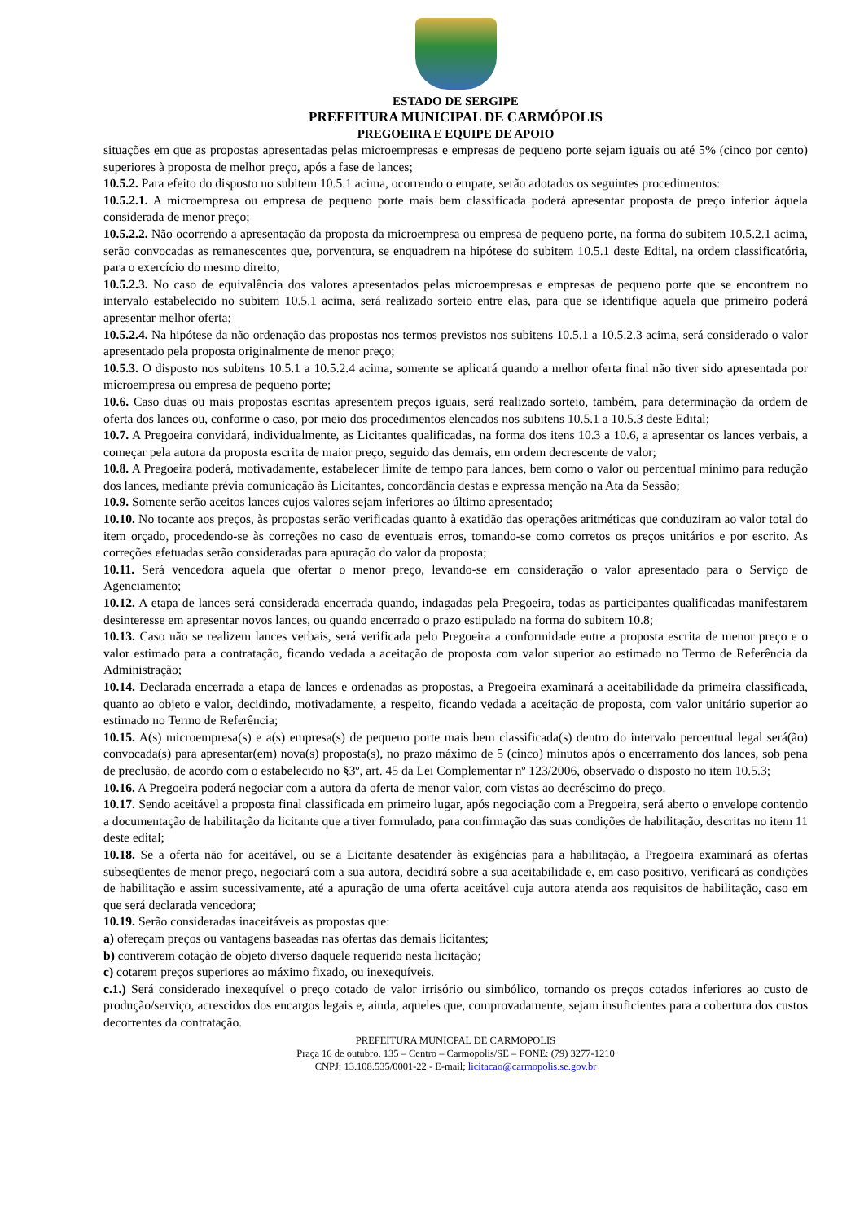ESTADO DE SERGIPE
PREFEITURA MUNICIPAL DE CARMÓPOLIS
PREGOEIRA E EQUIPE DE APOIO
situações em que as propostas apresentadas pelas microempresas e empresas de pequeno porte sejam iguais ou até 5% (cinco por cento) superiores à proposta de melhor preço, após a fase de lances;
10.5.2. Para efeito do disposto no subitem 10.5.1 acima, ocorrendo o empate, serão adotados os seguintes procedimentos:
10.5.2.1. A microempresa ou empresa de pequeno porte mais bem classificada poderá apresentar proposta de preço inferior àquela considerada de menor preço;
10.5.2.2. Não ocorrendo a apresentação da proposta da microempresa ou empresa de pequeno porte, na forma do subitem 10.5.2.1 acima, serão convocadas as remanescentes que, porventura, se enquadrem na hipótese do subitem 10.5.1 deste Edital, na ordem classificatória, para o exercício do mesmo direito;
10.5.2.3. No caso de equivalência dos valores apresentados pelas microempresas e empresas de pequeno porte que se encontrem no intervalo estabelecido no subitem 10.5.1 acima, será realizado sorteio entre elas, para que se identifique aquela que primeiro poderá apresentar melhor oferta;
10.5.2.4. Na hipótese da não ordenação das propostas nos termos previstos nos subitens 10.5.1 a 10.5.2.3 acima, será considerado o valor apresentado pela proposta originalmente de menor preço;
10.5.3. O disposto nos subitens 10.5.1 a 10.5.2.4 acima, somente se aplicará quando a melhor oferta final não tiver sido apresentada por microempresa ou empresa de pequeno porte;
10.6. Caso duas ou mais propostas escritas apresentem preços iguais, será realizado sorteio, também, para determinação da ordem de oferta dos lances ou, conforme o caso, por meio dos procedimentos elencados nos subitens 10.5.1 a 10.5.3 deste Edital;
10.7. A Pregoeira convidará, individualmente, as Licitantes qualificadas, na forma dos itens 10.3 a 10.6, a apresentar os lances verbais, a começar pela autora da proposta escrita de maior preço, seguido das demais, em ordem decrescente de valor;
10.8. A Pregoeira poderá, motivadamente, estabelecer limite de tempo para lances, bem como o valor ou percentual mínimo para redução dos lances, mediante prévia comunicação às Licitantes, concordância destas e expressa menção na Ata da Sessão;
10.9. Somente serão aceitos lances cujos valores sejam inferiores ao último apresentado;
10.10. No tocante aos preços, às propostas serão verificadas quanto à exatidão das operações aritméticas que conduziram ao valor total do item orçado, procedendo-se às correções no caso de eventuais erros, tomando-se como corretos os preços unitários e por escrito. As correções efetuadas serão consideradas para apuração do valor da proposta;
10.11. Será vencedora aquela que ofertar o menor preço, levando-se em consideração o valor apresentado para o Serviço de Agenciamento;
10.12. A etapa de lances será considerada encerrada quando, indagadas pela Pregoeira, todas as participantes qualificadas manifestarem desinteresse em apresentar novos lances, ou quando encerrado o prazo estipulado na forma do subitem 10.8;
10.13. Caso não se realizem lances verbais, será verificada pelo Pregoeira a conformidade entre a proposta escrita de menor preço e o valor estimado para a contratação, ficando vedada a aceitação de proposta com valor superior ao estimado no Termo de Referência da Administração;
10.14. Declarada encerrada a etapa de lances e ordenadas as propostas, a Pregoeira examinará a aceitabilidade da primeira classificada, quanto ao objeto e valor, decidindo, motivadamente, a respeito, ficando vedada a aceitação de proposta, com valor unitário superior ao estimado no Termo de Referência;
10.15. A(s) microempresa(s) e a(s) empresa(s) de pequeno porte mais bem classificada(s) dentro do intervalo percentual legal será(ão) convocada(s) para apresentar(em) nova(s) proposta(s), no prazo máximo de 5 (cinco) minutos após o encerramento dos lances, sob pena de preclusão, de acordo com o estabelecido no §3º, art. 45 da Lei Complementar nº 123/2006, observado o disposto no item 10.5.3;
10.16. A Pregoeira poderá negociar com a autora da oferta de menor valor, com vistas ao decréscimo do preço.
10.17. Sendo aceitável a proposta final classificada em primeiro lugar, após negociação com a Pregoeira, será aberto o envelope contendo a documentação de habilitação da licitante que a tiver formulado, para confirmação das suas condições de habilitação, descritas no item 11 deste edital;
10.18. Se a oferta não for aceitável, ou se a Licitante desatender às exigências para a habilitação, a Pregoeira examinará as ofertas subseqüentes de menor preço, negociará com a sua autora, decidirá sobre a sua aceitabilidade e, em caso positivo, verificará as condições de habilitação e assim sucessivamente, até a apuração de uma oferta aceitável cuja autora atenda aos requisitos de habilitação, caso em que será declarada vencedora;
10.19. Serão consideradas inaceitáveis as propostas que:
a) ofereçam preços ou vantagens baseadas nas ofertas das demais licitantes;
b) contiverem cotação de objeto diverso daquele requerido nesta licitação;
c) cotarem preços superiores ao máximo fixado, ou inexequíveis.
c.1.) Será considerado inexequível o preço cotado de valor irrisório ou simbólico, tornando os preços cotados inferiores ao custo de produção/serviço, acrescidos dos encargos legais e, ainda, aqueles que, comprovadamente, sejam insuficientes para a cobertura dos custos decorrentes da contratação.
PREFEITURA MUNICPAL DE CARMOPOLIS
Praça 16 de outubro, 135 – Centro – Carmopolis/SE – FONE: (79) 3277-1210
CNPJ: 13.108.535/0001-22 - E-mail; licitacao@carmopolis.se.gov.br